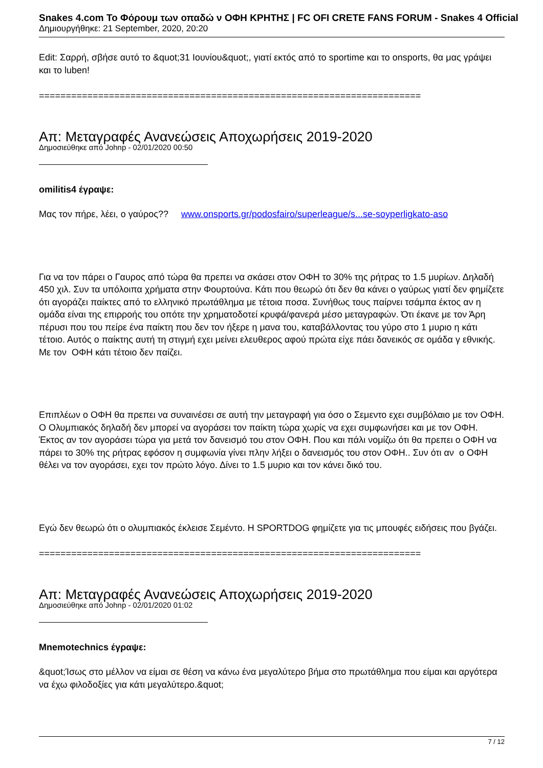Snakes 4.com Το Φόρουμ των οπαδώ ν ΟΦΗ ΚΡΗΤΗΣ | FC OFI CRETE FANS FORUM - Snakes 4 Official
Δημιουργήθηκε: 21 September, 2020, 20:20
Edit: Σαρρή, σβήσε αυτό το &quot;31 Ιουνίου&quot;, γιατί εκτός από το sportime και το onsports, θα μας γράψει και το luben!
=======================================================================
Απ: Μεταγραφές Ανανεώσεις Αποχωρήσεις 2019-2020
Δημοσιεύθηκε από Johnp - 02/01/2020 00:50
omilitis4 έγραψε:
Μας τον πήρε, λέει, ο γαύρος?? www.onsports.gr/podosfairo/superleague/s...se-soyperligkato-aso
Για να τον πάρει ο Γαυρος από τώρα θα πρεπει να σκάσει στον ΟΦΗ το 30% της ρήτρας το 1.5 μυρίων. Δηλαδή 450 χιλ. Συν τα υπόλοιπα χρήματα στην Φουρτούνα. Κάτι που θεωρώ ότι δεν θα κάνει ο γαύρως γιατί δεν φημίζετε ότι αγοράζει παίκτες από το ελληνικό πρωτάθλημα με τέτοια ποσα. Συνήθως τους παίρνει τσάμπα έκτος αν η ομάδα είναι της επιρροής του οπότε την χρηματοδοτεί κρυφά/φανερά μέσο μεταγραφών. Ότι έκανε με τον Άρη πέρυσι που του πείρε ένα παίκτη που δεν τον ήξερε η μανα του, καταβάλλοντας του γύρο στο 1 μυριο η κάτι τέτοιο. Αυτός ο παίκτης αυτή τη στιγμή εχει μείνει ελευθερος αφού πρώτα είχε πάει δανεικός σε ομάδα γ εθνικής. Με τον ΟΦΗ κάτι τέτοιο δεν παίζει.
Επιπλέων ο ΟΦΗ θα πρεπει να συναινέσει σε αυτή την μεταγραφή για όσο ο Σεμεντο εχει συμβόλαιο με τον ΟΦΗ. Ο Ολυμπιακός δηλαδή δεν μπορεί να αγοράσει τον παίκτη τώρα χωρίς να εχει συμφωνήσει και με τον ΟΦΗ. Έκτος αν τον αγοράσει τώρα για μετά τον δανεισμό του στον ΟΦΗ. Που και πάλι νομίζω ότι θα πρεπει ο ΟΦΗ να πάρει το 30% της ρήτρας εφόσον η συμφωνία γίνει πλην λήξει ο δανεισμός του στον ΟΦΗ.. Συν ότι αν ο ΟΦΗ θέλει να τον αγοράσει, εχει τον πρώτο λόγο. Δίνει το 1.5 μυριο και τον κάνει δικό του.
Εγώ δεν θεωρώ ότι ο ολυμπιακός έκλεισε Σεμέντο. Η SPORTDOG φημίζετε για τις μπουφές ειδήσεις που βγάζει.
=======================================================================
Απ: Μεταγραφές Ανανεώσεις Αποχωρήσεις 2019-2020
Δημοσιεύθηκε από Johnp - 02/01/2020 01:02
Mnemotechnics έγραψε:
&quot;Ίσως στο μέλλον να είμαι σε θέση να κάνω ένα μεγαλύτερο βήμα στο πρωτάθλημα που είμαι και αργότερα να έχω φιλοδοξίες για κάτι μεγαλύτερο.&quot;
7 / 12